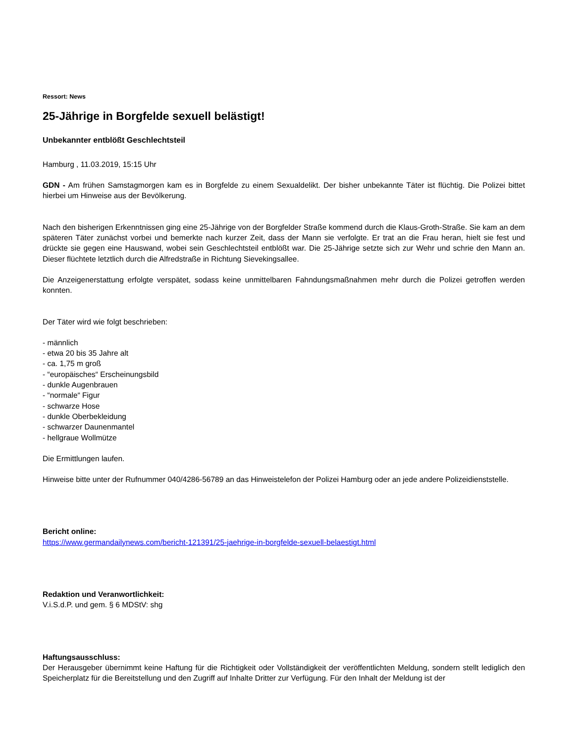Ressort: News
25-Jährige in Borgfelde sexuell belästigt!
Unbekannter entblößt Geschlechtsteil
Hamburg , 11.03.2019, 15:15 Uhr
GDN - Am frühen Samstagmorgen kam es in Borgfelde zu einem Sexualdelikt. Der bisher unbekannte Täter ist flüchtig. Die Polizei bittet hierbei um Hinweise aus der Bevölkerung.
Nach den bisherigen Erkenntnissen ging eine 25-Jährige von der Borgfelder Straße kommend durch die Klaus-Groth-Straße. Sie kam an dem späteren Täter zunächst vorbei und bemerkte nach kurzer Zeit, dass der Mann sie verfolgte. Er trat an die Frau heran, hielt sie fest und drückte sie gegen eine Hauswand, wobei sein Geschlechtsteil entblößt war. Die 25-Jährige setzte sich zur Wehr und schrie den Mann an. Dieser flüchtete letztlich durch die Alfredstraße in Richtung Sievekingsallee.
Die Anzeigenerstattung erfolgte verspätet, sodass keine unmittelbaren Fahndungsmaßnahmen mehr durch die Polizei getroffen werden konnten.
Der Täter wird wie folgt beschrieben:
- männlich
- etwa 20 bis 35 Jahre alt
- ca. 1,75 m groß
- “europäisches“ Erscheinungsbild
- dunkle Augenbrauen
- “normale“ Figur
- schwarze Hose
- dunkle Oberbekleidung
- schwarzer Daunenmantel
- hellgraue Wollmütze
Die Ermittlungen laufen.
Hinweise bitte unter der Rufnummer 040/4286-56789 an das Hinweistelefon der Polizei Hamburg oder an jede andere Polizeidienststelle.
Bericht online:
https://www.germandailynews.com/bericht-121391/25-jaehrige-in-borgfelde-sexuell-belaestigt.html
Redaktion und Veranwortlichkeit:
V.i.S.d.P. und gem. § 6 MDStV: shg
Haftungsausschluss:
Der Herausgeber übernimmt keine Haftung für die Richtigkeit oder Vollständigkeit der veröffentlichten Meldung, sondern stellt lediglich den Speicherplatz für die Bereitstellung und den Zugriff auf Inhalte Dritter zur Verfügung. Für den Inhalt der Meldung ist der